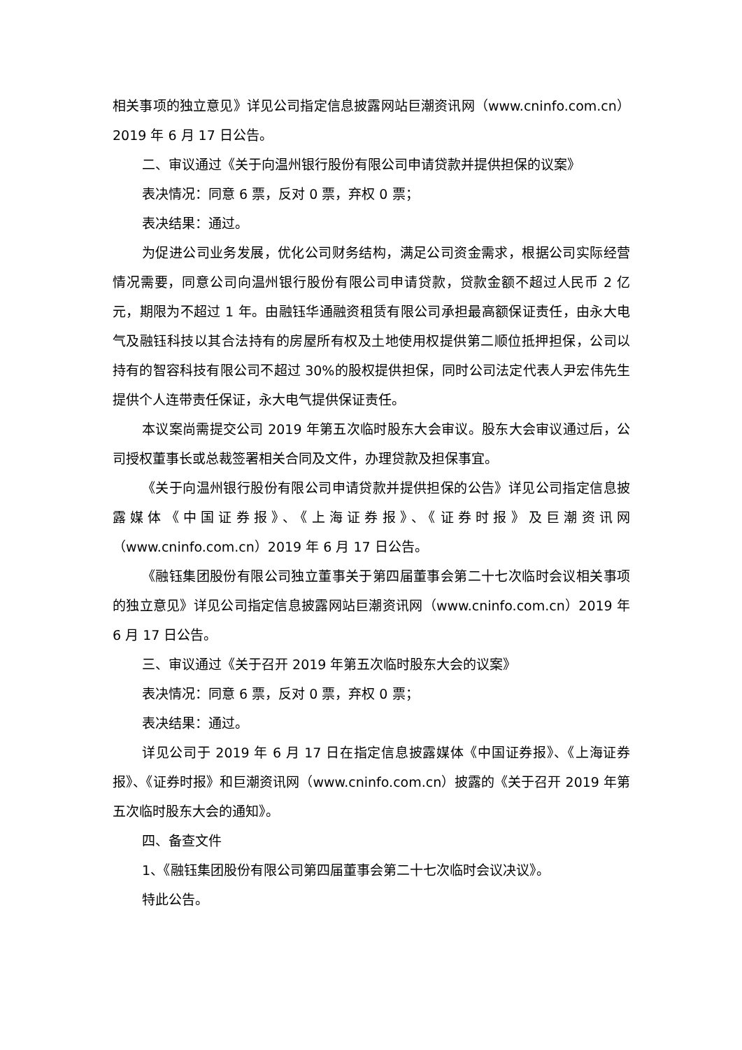相关事项的独立意见》详见公司指定信息披露网站巨潮资讯网（www.cninfo.com.cn）2019 年 6 月 17 日公告。
二、审议通过《关于向温州银行股份有限公司申请贷款并提供担保的议案》
表决情况：同意 6 票，反对 0 票，弃权 0 票；
表决结果：通过。
为促进公司业务发展，优化公司财务结构，满足公司资金需求，根据公司实际经营情况需要，同意公司向温州银行股份有限公司申请贷款，贷款金额不超过人民币 2 亿元，期限为不超过 1 年。由融钰华通融资租赁有限公司承担最高额保证责任，由永大电气及融钰科技以其合法持有的房屋所有权及土地使用权提供第二顺位抵押担保，公司以持有的智容科技有限公司不超过 30%的股权提供担保，同时公司法定代表人尹宏伟先生提供个人连带责任保证，永大电气提供保证责任。
本议案尚需提交公司 2019 年第五次临时股东大会审议。股东大会审议通过后，公司授权董事长或总裁签署相关合同及文件，办理贷款及担保事宜。
《关于向温州银行股份有限公司申请贷款并提供担保的公告》详见公司指定信息披露媒体《中国证券报》、《上海证券报》、《证券时报》及巨潮资讯网（www.cninfo.com.cn）2019 年 6 月 17 日公告。
《融钰集团股份有限公司独立董事关于第四届董事会第二十七次临时会议相关事项的独立意见》详见公司指定信息披露网站巨潮资讯网（www.cninfo.com.cn）2019 年 6 月 17 日公告。
三、审议通过《关于召开 2019 年第五次临时股东大会的议案》
表决情况：同意 6 票，反对 0 票，弃权 0 票；
表决结果：通过。
详见公司于 2019 年 6 月 17 日在指定信息披露媒体《中国证券报》、《上海证券报》、《证券时报》和巨潮资讯网（www.cninfo.com.cn）披露的《关于召开 2019 年第五次临时股东大会的通知》。
四、备查文件
1、《融钰集团股份有限公司第四届董事会第二十七次临时会议决议》。
特此公告。